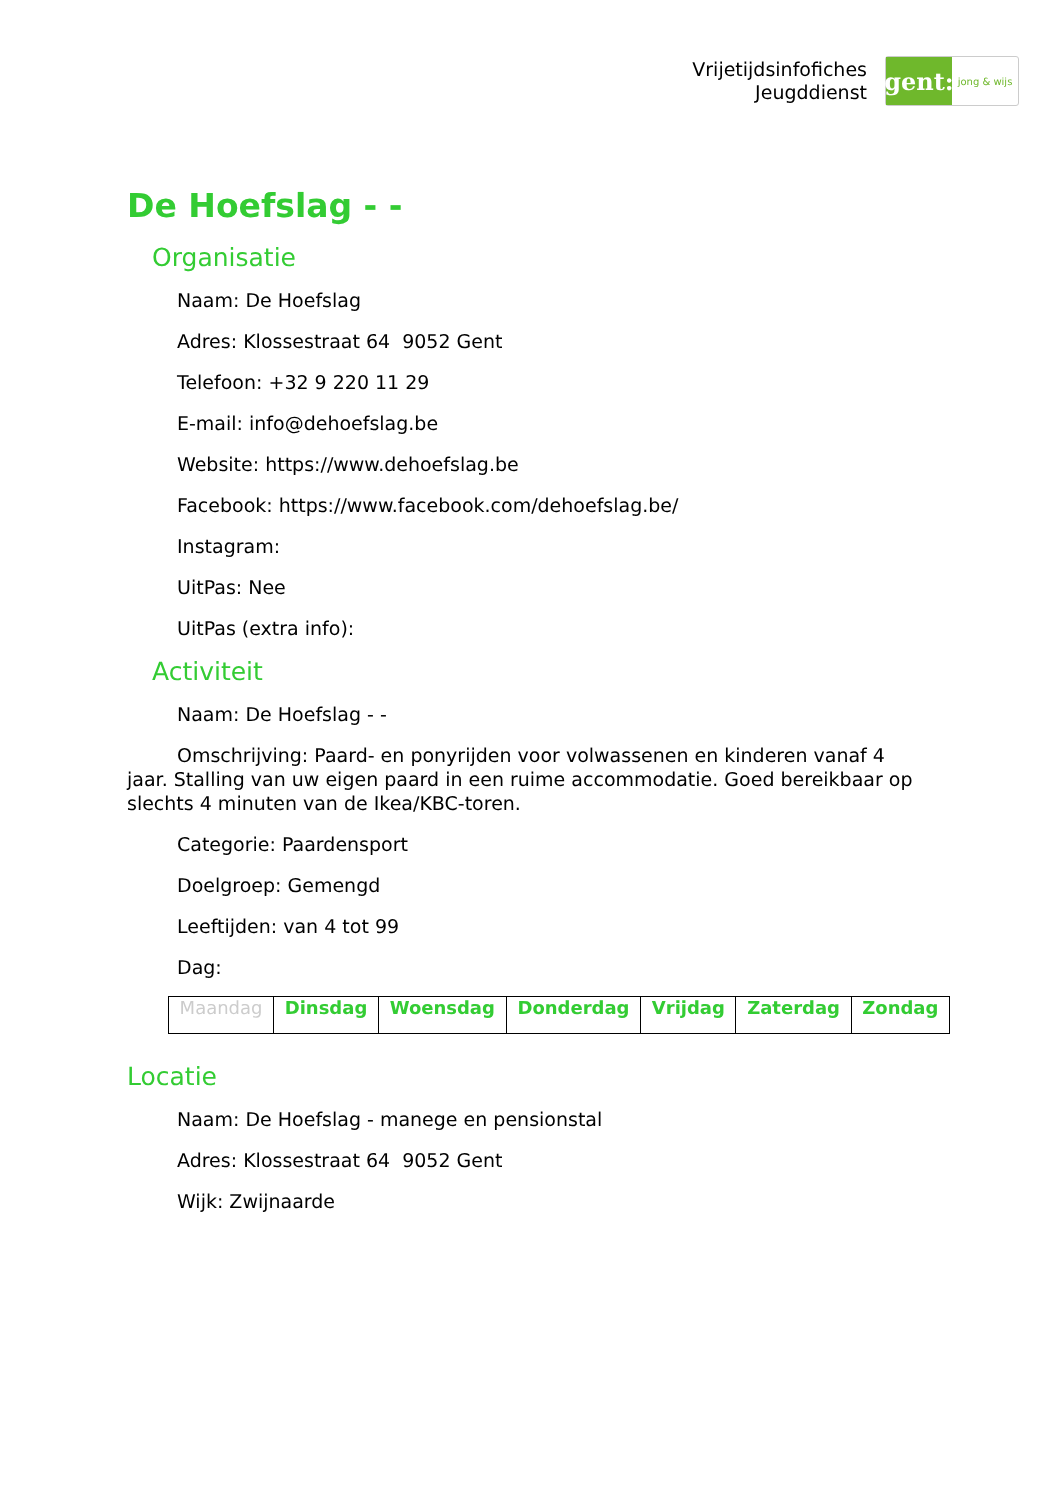Vrijetijdsinfofiches
Jeugddienst
gent:
jong & wijs
De Hoefslag - -
Organisatie
Naam: De Hoefslag
Adres: Klossestraat 64 9052 Gent
Telefoon: +32 9 220 11 29
E-mail: info@dehoefslag.be
Website: https://www.dehoefslag.be
Facebook: https://www.facebook.com/dehoefslag.be/
Instagram:
UitPas: Nee
UitPas (extra info):
Activiteit
Naam: De Hoefslag - -
Omschrijving: Paard- en ponyrijden voor volwassenen en kinderen vanaf 4 jaar. Stalling van uw eigen paard in een ruime accommodatie. Goed bereikbaar op slechts 4 minuten van de Ikea/KBC-toren.
Categorie: Paardensport
Doelgroep: Gemengd
Leeftijden: van 4 tot 99
Dag:
| Maandag | Dinsdag | Woensdag | Donderdag | Vrijdag | Zaterdag | Zondag |
Locatie
Naam: De Hoefslag - manege en pensionstal
Adres: Klossestraat 64 9052 Gent
Wijk: Zwijnaarde